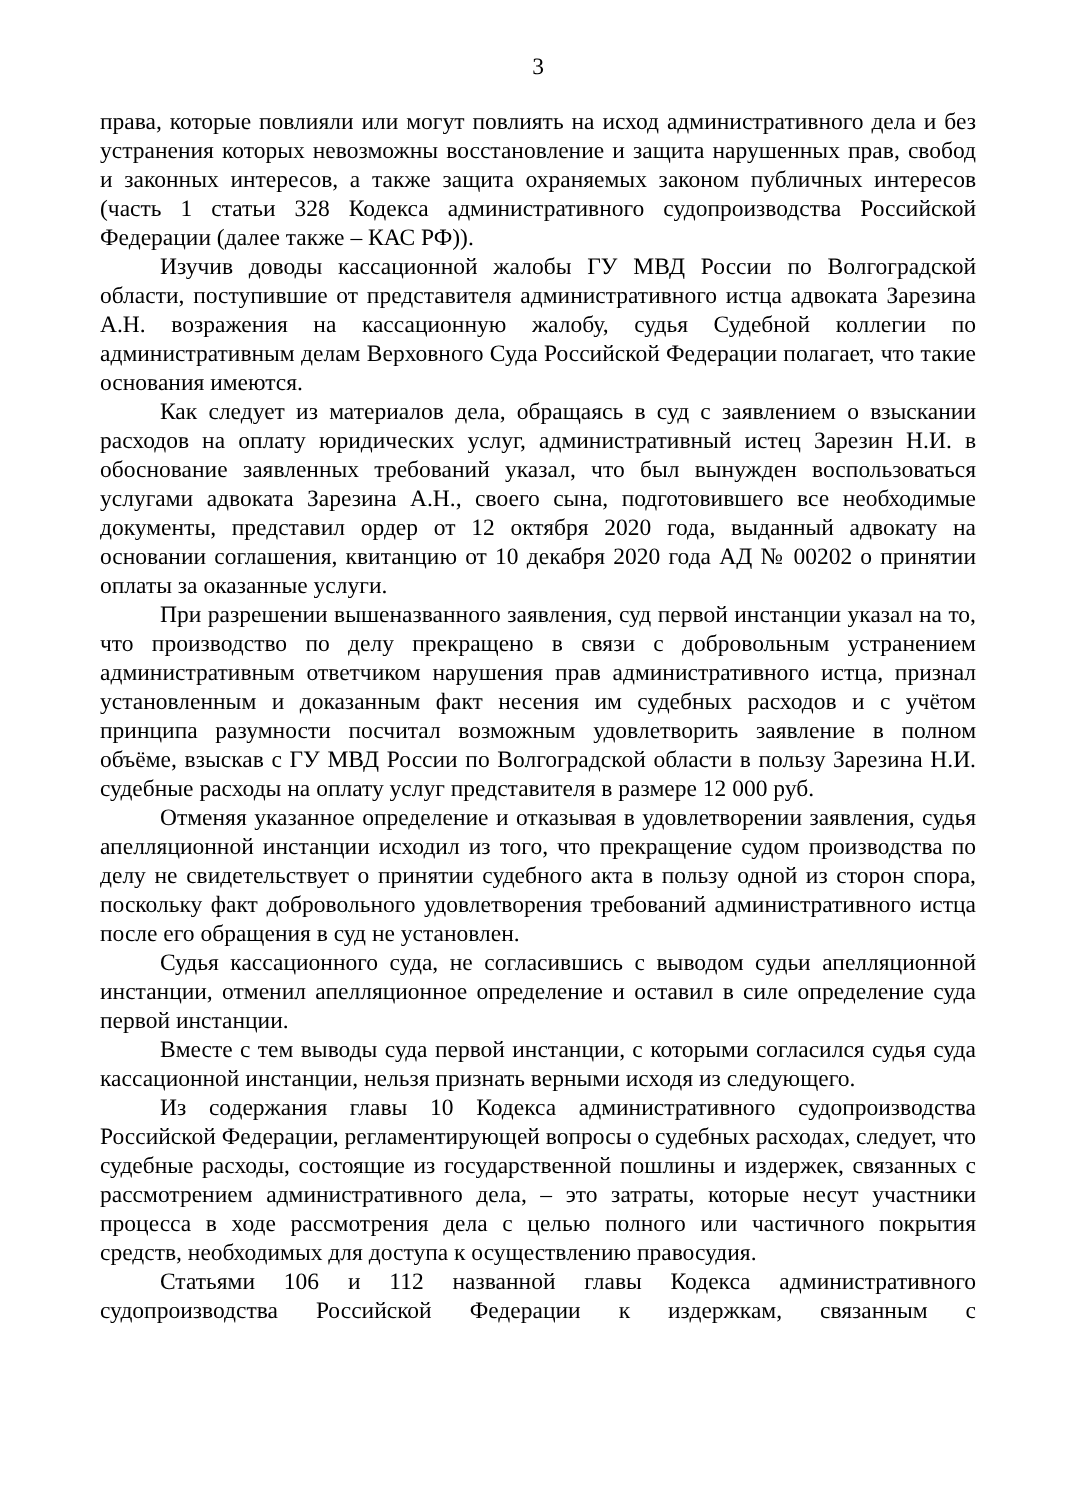3
права, которые повлияли или могут повлиять на исход административного дела и без устранения которых невозможны восстановление и защита нарушенных прав, свобод и законных интересов, а также защита охраняемых законом публичных интересов (часть 1 статьи 328 Кодекса административного судопроизводства Российской Федерации (далее также – КАС РФ)).
Изучив доводы кассационной жалобы ГУ МВД России по Волгоградской области, поступившие от представителя административного истца адвоката Зарезина А.Н. возражения на кассационную жалобу, судья Судебной коллегии по административным делам Верховного Суда Российской Федерации полагает, что такие основания имеются.
Как следует из материалов дела, обращаясь в суд с заявлением о взыскании расходов на оплату юридических услуг, административный истец Зарезин Н.И. в обоснование заявленных требований указал, что был вынужден воспользоваться услугами адвоката Зарезина А.Н., своего сына, подготовившего все необходимые документы, представил ордер от 12 октября 2020 года, выданный адвокату на основании соглашения, квитанцию от 10 декабря 2020 года АД № 00202 о принятии оплаты за оказанные услуги.
При разрешении вышеназванного заявления, суд первой инстанции указал на то, что производство по делу прекращено в связи с добровольным устранением административным ответчиком нарушения прав административного истца, признал установленным и доказанным факт несения им судебных расходов и с учётом принципа разумности посчитал возможным удовлетворить заявление в полном объёме, взыскав с ГУ МВД России по Волгоградской области в пользу Зарезина Н.И. судебные расходы на оплату услуг представителя в размере 12 000 руб.
Отменяя указанное определение и отказывая в удовлетворении заявления, судья апелляционной инстанции исходил из того, что прекращение судом производства по делу не свидетельствует о принятии судебного акта в пользу одной из сторон спора, поскольку факт добровольного удовлетворения требований административного истца после его обращения в суд не установлен.
Судья кассационного суда, не согласившись с выводом судьи апелляционной инстанции, отменил апелляционное определение и оставил в силе определение суда первой инстанции.
Вместе с тем выводы суда первой инстанции, с которыми согласился судья суда кассационной инстанции, нельзя признать верными исходя из следующего.
Из содержания главы 10 Кодекса административного судопроизводства Российской Федерации, регламентирующей вопросы о судебных расходах, следует, что судебные расходы, состоящие из государственной пошлины и издержек, связанных с рассмотрением административного дела, – это затраты, которые несут участники процесса в ходе рассмотрения дела с целью полного или частичного покрытия средств, необходимых для доступа к осуществлению правосудия.
Статьями 106 и 112 названной главы Кодекса административного судопроизводства Российской Федерации к издержкам, связанным с